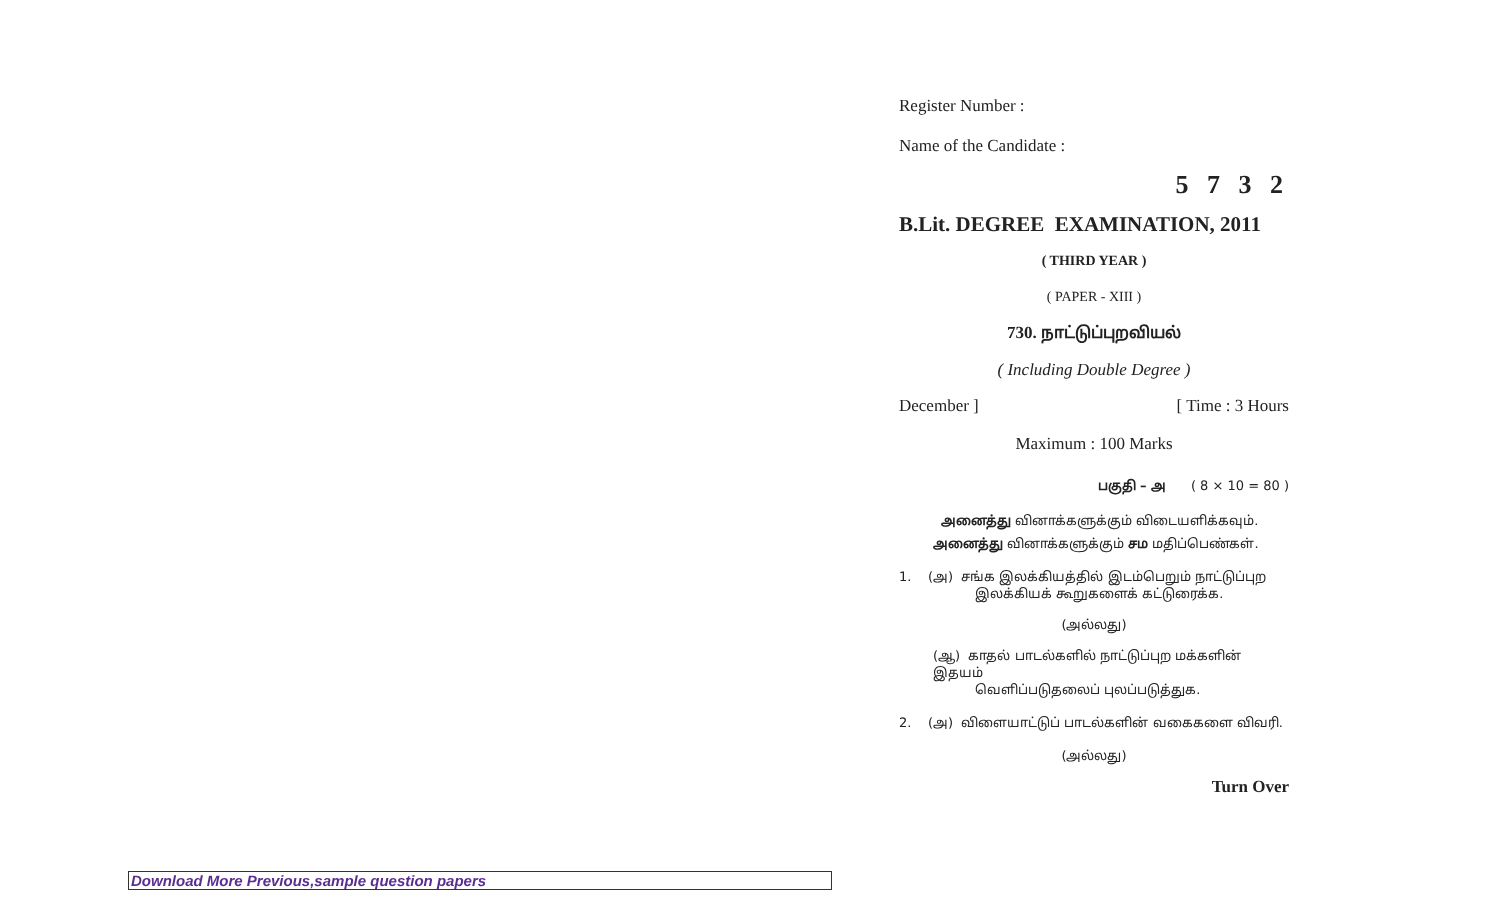Register Number :
Name of the Candidate :
5 7 3 2
B.Lit. DEGREE EXAMINATION, 2011
( THIRD YEAR )
( PAPER - XIII )
730. நாட்டுப்புறவியல்
( Including Double Degree )
December ] [ Time : 3 Hours
Maximum : 100 Marks
பகுதி – அ ( 8 × 10 = 80 )
அனைத்து வினாக்களுக்கும் விடையளிக்கவும்.
அனைத்து வினாக்களுக்கும் சம மதிப்பெண்கள்.
1. (அ) சங்க இலக்கியத்தில் இடம்பெறும் நாட்டுப்புற
இலக்கியக் கூறுகளைக் கட்டுரைக்க.
(அல்லது)
(ஆ) காதல் பாடல்களில் நாட்டுப்புற மக்களின் இதயம்
வெளிப்படுதலைப் புலப்படுத்துக.
2. (அ) விளையாட்டுப் பாடல்களின் வகைகளை விவரி.
(அல்லது)
Turn Over
Download More Previous,sample question papers